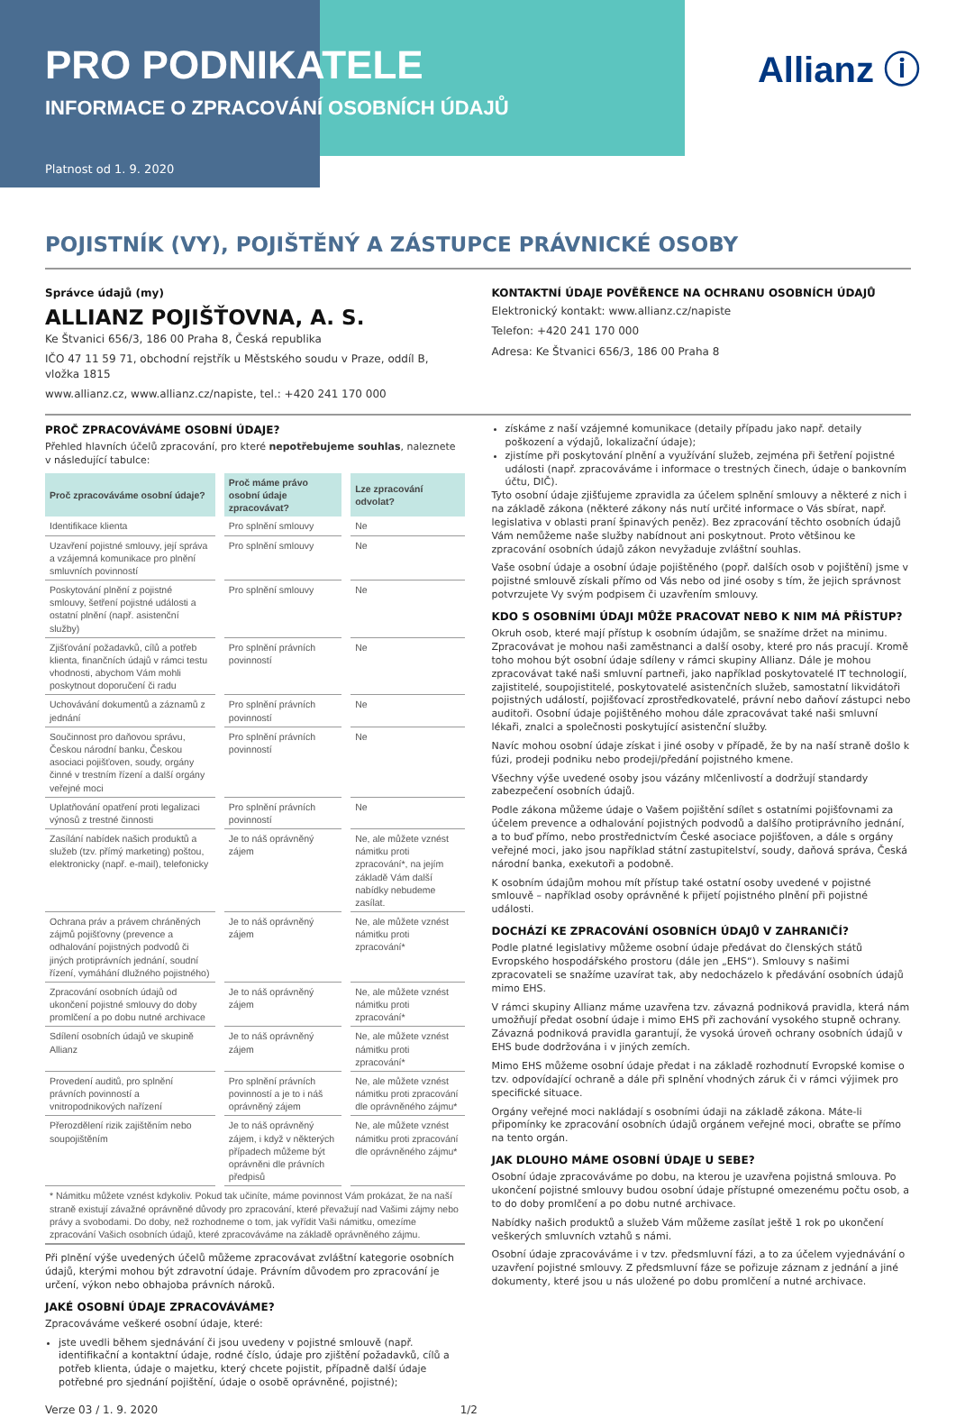PRO PODNIKATELE
INFORMACE O ZPRACOVÁNÍ OSOBNÍCH ÚDAJŮ
Platnost od 1. 9. 2020
Allianz ⓘ
POJISTNÍK (VY), POJIŠTĚNÝ A ZÁSTUPCE PRÁVNICKÉ OSOBY
Správce údajů (my)
ALLIANZ POJIŠŤOVNA, A. S.
Ke Štvanici 656/3, 186 00 Praha 8, Česká republika
IČO 47 11 59 71, obchodní rejstřík u Městského soudu v Praze, oddíl B, vložka 1815
www.allianz.cz, www.allianz.cz/napiste, tel.: +420 241 170 000
KONTAKTNÍ ÚDAJE POVĚŘENCE NA OCHRANU OSOBNÍCH ÚDAJŮ
Elektronický kontakt: www.allianz.cz/napiste
Telefon: +420 241 170 000
Adresa: Ke Štvanici 656/3, 186 00 Praha 8
PROČ ZPRACOVÁVÁME OSOBNÍ ÚDAJE?
Přehled hlavních účelů zpracování, pro které nepotřebujeme souhlas, naleznete v následující tabulce:
| Proč zpracováváme osobní údaje? | Proč máme právo osobní údaje zpracovávat? | Lze zpracování odvolat? |
| --- | --- | --- |
| Identifikace klienta | Pro splnění smlouvy | Ne |
| Uzavření pojistné smlouvy, její správa a vzájemná komunikace pro plnění smluvních povinností | Pro splnění smlouvy | Ne |
| Poskytování plnění z pojistné smlouvy, šetření pojistné události a ostatní plnění (např. asistenční služby) | Pro splnění smlouvy | Ne |
| Zjišťování požadavků, cílů a potřeb klienta, finančních údajů v rámci testu vhodnosti, abychom Vám mohli poskytnout doporučení či radu | Pro splnění právních povinností | Ne |
| Uchovávání dokumentů a záznamů z jednání | Pro splnění právních povinností | Ne |
| Součinnost pro daňovou správu, Českou národní banku, Českou asociaci pojišťoven, soudy, orgány činné v trestním řízení a další orgány veřejné moci | Pro splnění právních povinností | Ne |
| Uplatňování opatření proti legalizaci výnosů z trestné činnosti | Pro splnění právních povinností | Ne |
| Zasílání nabídek našich produktů a služeb (tzv. přímý marketing) poštou, elektronicky (např. e-mail), telefonicky | Je to náš oprávněný zájem | Ne, ale můžete vznést námitku proti zpracování*, na jejím základě Vám další nabídky nebudeme zasílat. |
| Ochrana práv a právem chráněných zájmů pojišťovny (prevence a odhalování pojistných podvodů či jiných protiprávních jednání, soudní řízení, vymáhání dlužného pojistného) | Je to náš oprávněný zájem | Ne, ale můžete vznést námitku proti zpracování* |
| Zpracování osobních údajů od ukončení pojistné smlouvy do doby promlčení a po dobu nutné archivace | Je to náš oprávněný zájem | Ne, ale můžete vznést námitku proti zpracování* |
| Sdílení osobních údajů ve skupině Allianz | Je to náš oprávněný zájem | Ne, ale můžete vznést námitku proti zpracování* |
| Provedení auditů, pro splnění právních povinností a vnitropodnikových nařízení | Pro splnění právních povinností a je to i náš oprávněný zájem | Ne, ale můžete vznést námitku proti zpracování dle oprávněného zájmu* |
| Přerozdělení rizik zajištěním nebo soupojištěním | Je to náš oprávněný zájem, i když v některých případech můžeme být oprávněni dle právních předpisů | Ne, ale můžete vznést námitku proti zpracování dle oprávněného zájmu* |
| * Námitku můžete vznést kdykoliv. Pokud tak učiníte, máme povinnost Vám prokázat, že na naší straně existují závažné oprávněné důvody pro zpracování, které převažují nad Vašimi zájmy nebo právy a svobodami. Do doby, než rozhodneme o tom, jak vyřídit Vaši námitku, omezíme zpracování Vašich osobních údajů, které zpracováváme na základě oprávněného zájmu. | | |
Při plnění výše uvedených účelů můžeme zpracovávat zvláštní kategorie osobních údajů, kterými mohou být zdravotní údaje. Právním důvodem pro zpracování je určení, výkon nebo obhajoba právních nároků.
JAKÉ OSOBNÍ ÚDAJE ZPRACOVÁVÁME?
Zpracováváme veškeré osobní údaje, které:
jste uvedli během sjednávání či jsou uvedeny v pojistné smlouvě (např. identifikační a kontaktní údaje, rodné číslo, údaje pro zjištění požadavků, cílů a potřeb klienta, údaje o majetku, který chcete pojistit, případně další údaje potřebné pro sjednání pojištění, údaje o osobě oprávněné, pojistné);
získáme z naší vzájemné komunikace (detaily případu jako např. detaily poškození a výdajů, lokalizační údaje);
zjistíme při poskytování plnění a využívání služeb, zejména při šetření pojistné události (např. zpracováváme i informace o trestných činech, údaje o bankovním účtu, DIČ).
Tyto osobní údaje zjišťujeme zpravidla za účelem splnění smlouvy a některé z nich i na základě zákona (některé zákony nás nutí určité informace o Vás sbírat, např. legislativa v oblasti praní špinavých peněz). Bez zpracování těchto osobních údajů Vám nemůžeme naše služby nabídnout ani poskytnout. Proto většinou ke zpracování osobních údajů zákon nevyžaduje zvláštní souhlas.
Vaše osobní údaje a osobní údaje pojištěného (popř. dalších osob v pojištění) jsme v pojistné smlouvě získali přímo od Vás nebo od jiné osoby s tím, že jejich správnost potvrzujete Vy svým podpisem či uzavřením smlouvy.
KDO S OSOBNÍMI ÚDAJI MŮŽE PRACOVAT NEBO K NIM MÁ PŘÍSTUP?
Okruh osob, které mají přístup k osobním údajům, se snažíme držet na minimu. Zpracovávat je mohou naši zaměstnanci a další osoby, které pro nás pracují. Kromě toho mohou být osobní údaje sdíleny v rámci skupiny Allianz. Dále je mohou zpracovávat také naši smluvní partneři, jako například poskytovatelé IT technologií, zajistitelé, soupojistitelé, poskytovatelé asistenčních služeb, samostatní likvidátoři pojistných událostí, pojišťovací zprostředkovatelé, právní nebo daňoví zástupci nebo auditoři. Osobní údaje pojištěného mohou dále zpracovávat také naši smluvní lékaři, znalci a společnosti poskytující asistenční služby.
Navíc mohou osobní údaje získat i jiné osoby v případě, že by na naší straně došlo k fúzi, prodeji podniku nebo prodeji/předání pojistného kmene.
Všechny výše uvedené osoby jsou vázány mlčenlivostí a dodržují standardy zabezpečení osobních údajů.
Podle zákona můžeme údaje o Vašem pojištění sdílet s ostatními pojišťovnami za účelem prevence a odhalování pojistných podvodů a dalšího protiprávního jednání, a to buď přímo, nebo prostřednictvím České asociace pojišťoven, a dále s orgány veřejné moci, jako jsou například státní zastupitelství, soudy, daňová správa, Česká národní banka, exekutoři a podobně.
K osobním údajům mohou mít přístup také ostatní osoby uvedené v pojistné smlouvě – například osoby oprávněné k přijetí pojistného plnění při pojistné události.
DOCHÁZÍ KE ZPRACOVÁNÍ OSOBNÍCH ÚDAJŮ V ZAHRANIČÍ?
Podle platné legislativy můžeme osobní údaje předávat do členských států Evropského hospodářského prostoru (dále jen „EHS“). Smlouvy s našimi zpracovateli se snažíme uzavírat tak, aby nedocházelo k předávání osobních údajů mimo EHS.
V rámci skupiny Allianz máme uzavřena tzv. závazná podniková pravidla, která nám umožňují předat osobní údaje i mimo EHS při zachování vysokého stupně ochrany. Závazná podniková pravidla garantují, že vysoká úroveň ochrany osobních údajů v EHS bude dodržována i v jiných zemích.
Mimo EHS můžeme osobní údaje předat i na základě rozhodnutí Evropské komise o tzv. odpovídající ochraně a dále při splnění vhodných záruk či v rámci výjimek pro specifické situace.
Orgány veřejné moci nakládají s osobními údaji na základě zákona. Máte-li připomínky ke zpracování osobních údajů orgánem veřejné moci, obraťte se přímo na tento orgán.
JAK DLOUHO MÁME OSOBNÍ ÚDAJE U SEBE?
Osobní údaje zpracováváme po dobu, na kterou je uzavřena pojistná smlouva. Po ukončení pojistné smlouvy budou osobní údaje přístupné omezenému počtu osob, a to do doby promlčení a po dobu nutné archivace.
Nabídky našich produktů a služeb Vám můžeme zasílat ještě 1 rok po ukončení veškerých smluvních vztahů s námi.
Osobní údaje zpracováváme i v tzv. předsmluvní fázi, a to za účelem vyjednávání o uzavření pojistné smlouvy. Z předsmluvní fáze se pořizuje záznam z jednání a jiné dokumenty, které jsou u nás uložené po dobu promlčení a nutné archivace.
Verze 03 / 1. 9. 2020 1/2